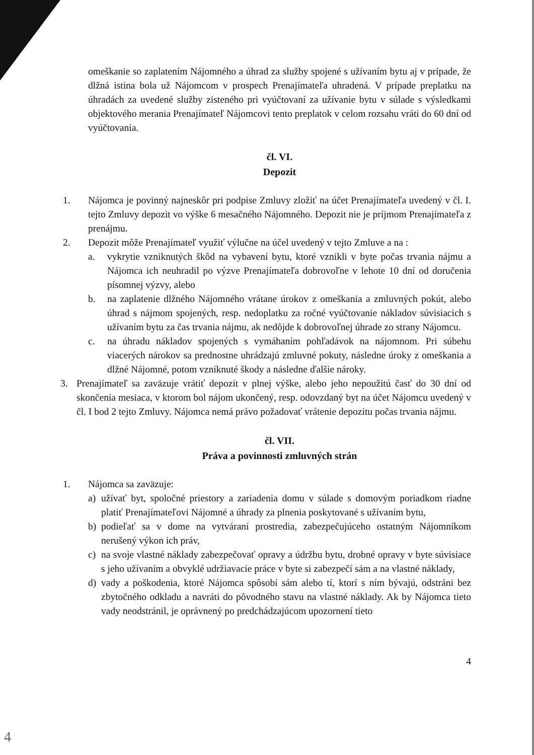omeškanie so zaplatením Nájomného a úhrad za služby spojené s užívaním bytu aj v prípade, že dlžná istina bola už Nájomcom v prospech Prenajímateľa uhradená. V prípade preplatku na úhradách za uvedené služby zisteného pri vyúčtovaní za užívanie bytu v súlade s výsledkami objektového merania Prenajímateľ Nájomcovi tento preplatok v celom rozsahu vráti do 60 dní od vyúčtovania.
čl. VI.
Depozit
1. Nájomca je povinný najneskôr pri podpise Zmluvy zložiť na účet Prenajímateľa uvedený v čl. I. tejto Zmluvy depozit vo výške 6 mesačného Nájomného. Depozit nie je príjmom Prenajímateľa z prenájmu.
2. Depozit môže Prenajímateľ využiť výlučne na účel uvedený v tejto Zmluve a na :
a. vykrytie vzniknutých škôd na vybavení bytu, ktoré vznikli v byte počas trvania nájmu a Nájomca ich neuhradil po výzve Prenajímateľa dobrovoľne v lehote 10 dní od doručenia písomnej výzvy, alebo
b. na zaplatenie dlžného Nájomného vrátane úrokov z omeškania a zmluvných pokút, alebo úhrad s nájmom spojených, resp. nedoplatku za ročné vyúčtovanie nákladov súvisiacich s užívaním bytu za čas trvania nájmu, ak nedôjde k dobrovoľnej úhrade zo strany Nájomcu.
c. na úhradu nákladov spojených s vymáhaním pohľadávok na nájomnom. Pri súbehu viacerých nárokov sa prednostne uhrádzajú zmluvné pokuty, následne úroky z omeškania a dlžné Nájomné, potom vzniknuté škody a následne ďalšie nároky.
3. Prenajímateľ sa zaväzuje vrátiť depozit v plnej výške, alebo jeho nepoužitú časť do 30 dní od skončenia mesiaca, v ktorom bol nájom ukončený, resp. odovzdaný byt na účet Nájomcu uvedený v čl. I bod 2 tejto Zmluvy. Nájomca nemá právo požadovať vrátenie depozitu počas trvania nájmu.
čl. VII.
Práva a povinnosti zmluvných strán
1. Nájomca sa zaväzuje:
a) užívať byt, spoločné priestory a zariadenia domu v súlade s domovým poriadkom riadne platiť Prenajímateľovi Nájomné a úhrady za plnenia poskytované s užívaním bytu,
b) podieľať sa v dome na vytváraní prostredia, zabezpečujúceho ostatným Nájomníkom nerušený výkon ich práv,
c) na svoje vlastné náklady zabezpečovať opravy a údržbu bytu, drobné opravy v byte súvisiace s jeho užívaním a obvyklé udržiavacie práce v byte si zabezpečí sám a na vlastné náklady,
d) vady a poškodenia, ktoré Nájomca spôsobí sám alebo tí, ktorí s ním bývajú, odstráni bez zbytočného odkladu a navráti do pôvodného stavu na vlastné náklady. Ak by Nájomca tieto vady neodstránil, je oprávnený po predchádzajúcom upozornení tieto
4
4